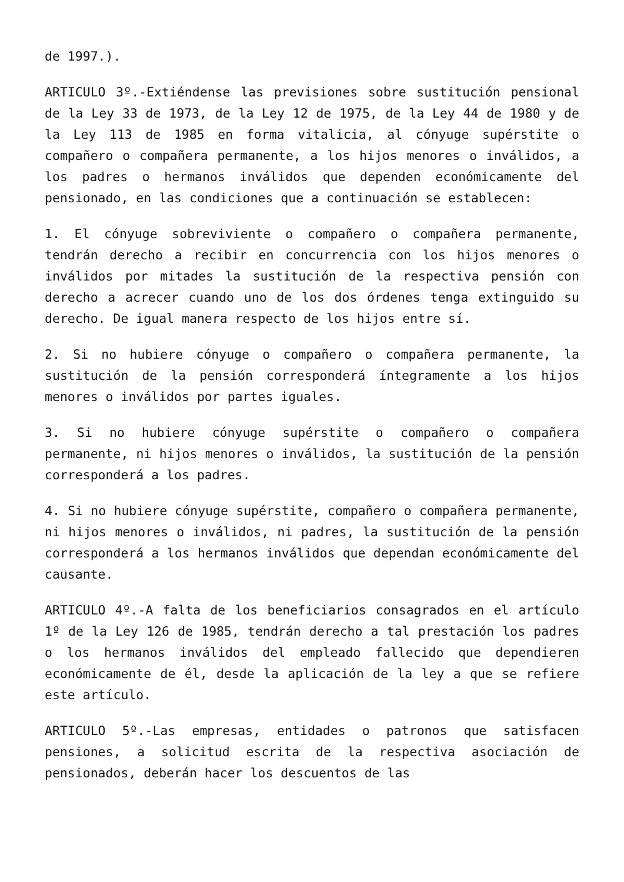de 1997.).
ARTICULO 3º.-Extiéndense las previsiones sobre sustitución pensional de la Ley 33 de 1973, de la Ley 12 de 1975, de la Ley 44 de 1980 y de la Ley 113 de 1985 en forma vitalicia, al cónyuge supérstite o compañero o compañera permanente, a los hijos menores o inválidos, a los padres o hermanos inválidos que dependen económicamente del pensionado, en las condiciones que a continuación se establecen:
1. El cónyuge sobreviviente o compañero o compañera permanente, tendrán derecho a recibir en concurrencia con los hijos menores o inválidos por mitades la sustitución de la respectiva pensión con derecho a acrecer cuando uno de los dos órdenes tenga extinguido su derecho. De igual manera respecto de los hijos entre sí.
2. Si no hubiere cónyuge o compañero o compañera permanente, la sustitución de la pensión corresponderá íntegramente a los hijos menores o inválidos por partes iguales.
3. Si no hubiere cónyuge supérstite o compañero o compañera permanente, ni hijos menores o inválidos, la sustitución de la pensión corresponderá a los padres.
4. Si no hubiere cónyuge supérstite, compañero o compañera permanente, ni hijos menores o inválidos, ni padres, la sustitución de la pensión corresponderá a los hermanos inválidos que dependan económicamente del causante.
ARTICULO 4º.-A falta de los beneficiarios consagrados en el artículo 1º de la Ley 126 de 1985, tendrán derecho a tal prestación los padres o los hermanos inválidos del empleado fallecido que dependieren económicamente de él, desde la aplicación de la ley a que se refiere este artículo.
ARTICULO 5º.-Las empresas, entidades o patronos que satisfacen pensiones, a solicitud escrita de la respectiva asociación de pensionados, deberán hacer los descuentos de las